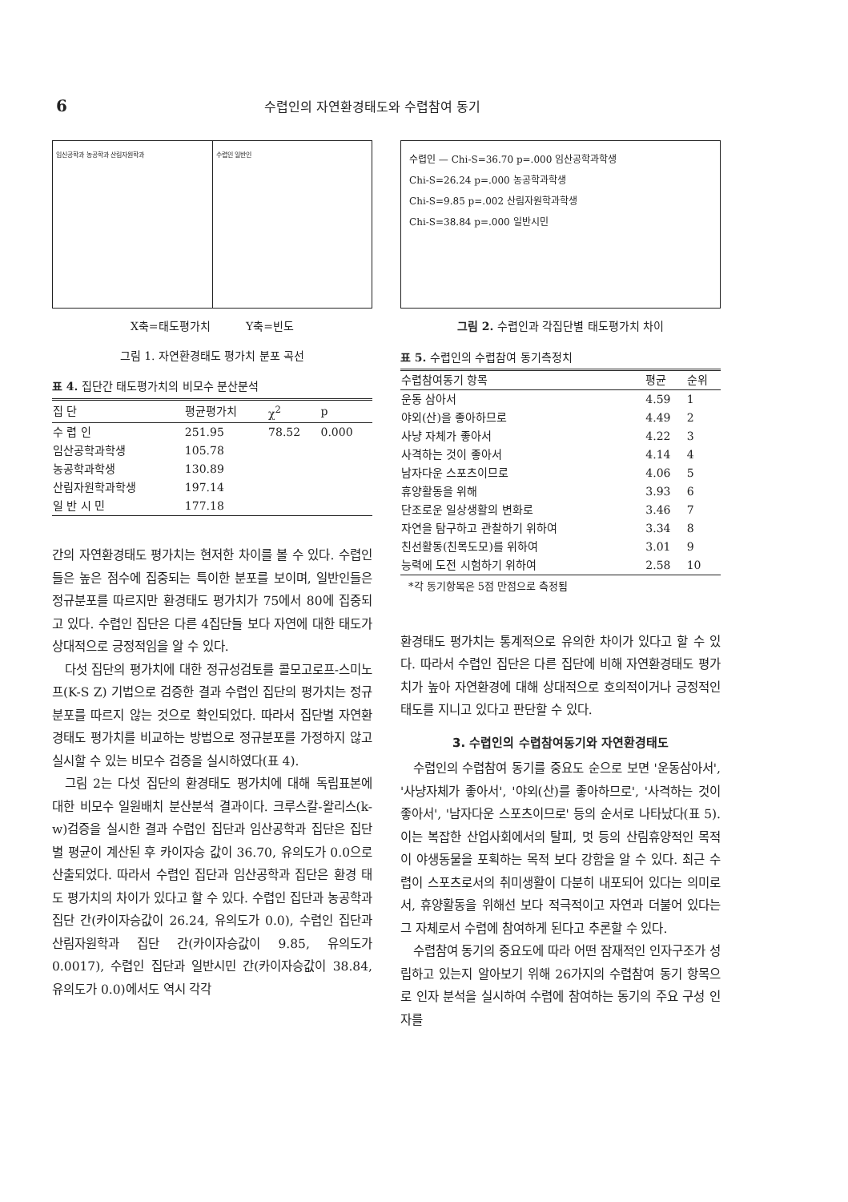6 수렵인의 자연환경태도와 수렵참여 동기
임신공학과 농공학과 산림자원학과 수렵인 일반인
X축=태도평가치 Y축=빈도
그림 1. 자연환경태도 평가치 분포 곡선
표 4. 집단간 태도평가치의 비모수 분산분석
| 집 단 | 평균평가치 | χ<sup>2</sup> | p |
| --- | --- | --- | --- |
| 수 렵 인 | 251.95 | 78.52 | 0.000 |
| 임산공학과학생 | 105.78 | | |
| 농공학과학생 | 130.89 | | |
| 산림자원학과학생 | 197.14 | | |
| 일 반 시 민 | 177.18 | | |
간의 자연환경태도 평가치는 현저한 차이를 볼 수 있다. 수렵인들은 높은 점수에 집중되는 특이한 분포를 보이며, 일반인들은 정규분포를 따르지만 환경태도 평가치가 75에서 80에 집중되고 있다. 수렵인 집단은 다른 4집단들 보다 자연에 대한 태도가 상대적으로 긍정적임을 알 수 있다.
다섯 집단의 평가치에 대한 정규성검토를 콜모고로프-스미노프(K-S Z) 기법으로 검증한 결과 수렵인 집단의 평가치는 정규분포를 따르지 않는 것으로 확인되었다. 따라서 집단별 자연환경태도 평가치를 비교하는 방법으로 정규분포를 가정하지 않고 실시할 수 있는 비모수 검증을 실시하였다(표 4).
그림 2는 다섯 집단의 환경태도 평가치에 대해 독립표본에 대한 비모수 일원배치 분산분석 결과이다. 크루스칼-왈리스(k-w)검증을 실시한 결과 수렵인 집단과 임산공학과 집단은 집단별 평균이 계산된 후 카이자승 값이 36.70, 유의도가 0.0으로 산출되었다. 따라서 수렵인 집단과 임산공학과 집단은 환경 태도 평가치의 차이가 있다고 할 수 있다. 수렵인 집단과 농공학과 집단 간(카이자승값이 26.24, 유의도가 0.0), 수렵인 집단과 산림자원학과 집단 간(카이자승값이 9.85, 유의도가 0.0017), 수렵인 집단과 일반시민 간(카이자승값이 38.84, 유의도가 0.0)에서도 역시 각각
수렵인 — Chi-S=36.70 p=.000 임산공학과학생
Chi-S=26.24 p=.000 농공학과학생
Chi-S=9.85 p=.002 산림자원학과학생
Chi-S=38.84 p=.000 일반시민
그림 2. 수렵인과 각집단별 태도평가치 차이
표 5. 수렵인의 수렵참여 동기측정치
| 수렵참여동기 항목 | 평균 | 순위 |
| --- | --- | --- |
| 운동 삼아서 | 4.59 | 1 |
| 야외(산)을 좋아하므로 | 4.49 | 2 |
| 사냥 자체가 좋아서 | 4.22 | 3 |
| 사격하는 것이 좋아서 | 4.14 | 4 |
| 남자다운 스포츠이므로 | 4.06 | 5 |
| 휴양활동을 위해 | 3.93 | 6 |
| 단조로운 일상생활의 변화로 | 3.46 | 7 |
| 자연을 탐구하고 관찰하기 위하여 | 3.34 | 8 |
| 친선활동(친목도모)를 위하여 | 3.01 | 9 |
| 능력에 도전 시험하기 위하여 | 2.58 | 10 |
*각 동기항목은 5점 만점으로 측정됨
환경태도 평가치는 통계적으로 유의한 차이가 있다고 할 수 있다. 따라서 수렵인 집단은 다른 집단에 비해 자연환경태도 평가치가 높아 자연환경에 대해 상대적으로 호의적이거나 긍정적인 태도를 지니고 있다고 판단할 수 있다.
3. 수렵인의 수렵참여동기와 자연환경태도
수렵인의 수렵참여 동기를 중요도 순으로 보면 '운동삼아서', '사냥자체가 좋아서', '야외(산)를 좋아하므로', '사격하는 것이 좋아서', '남자다운 스포츠이므로' 등의 순서로 나타났다(표 5). 이는 복잡한 산업사회에서의 탈피, 멋 등의 산림휴양적인 목적이 야생동물을 포획하는 목적 보다 강함을 알 수 있다. 최근 수렵이 스포츠로서의 취미생활이 다분히 내포되어 있다는 의미로서, 휴양활동을 위해선 보다 적극적이고 자연과 더불어 있다는 그 자체로서 수렵에 참여하게 된다고 추론할 수 있다.
수렵참여 동기의 중요도에 따라 어떤 잠재적인 인자구조가 성립하고 있는지 알아보기 위해 26가지의 수렵참여 동기 항목으로 인자 분석을 실시하여 수렵에 참여하는 동기의 주요 구성 인자를